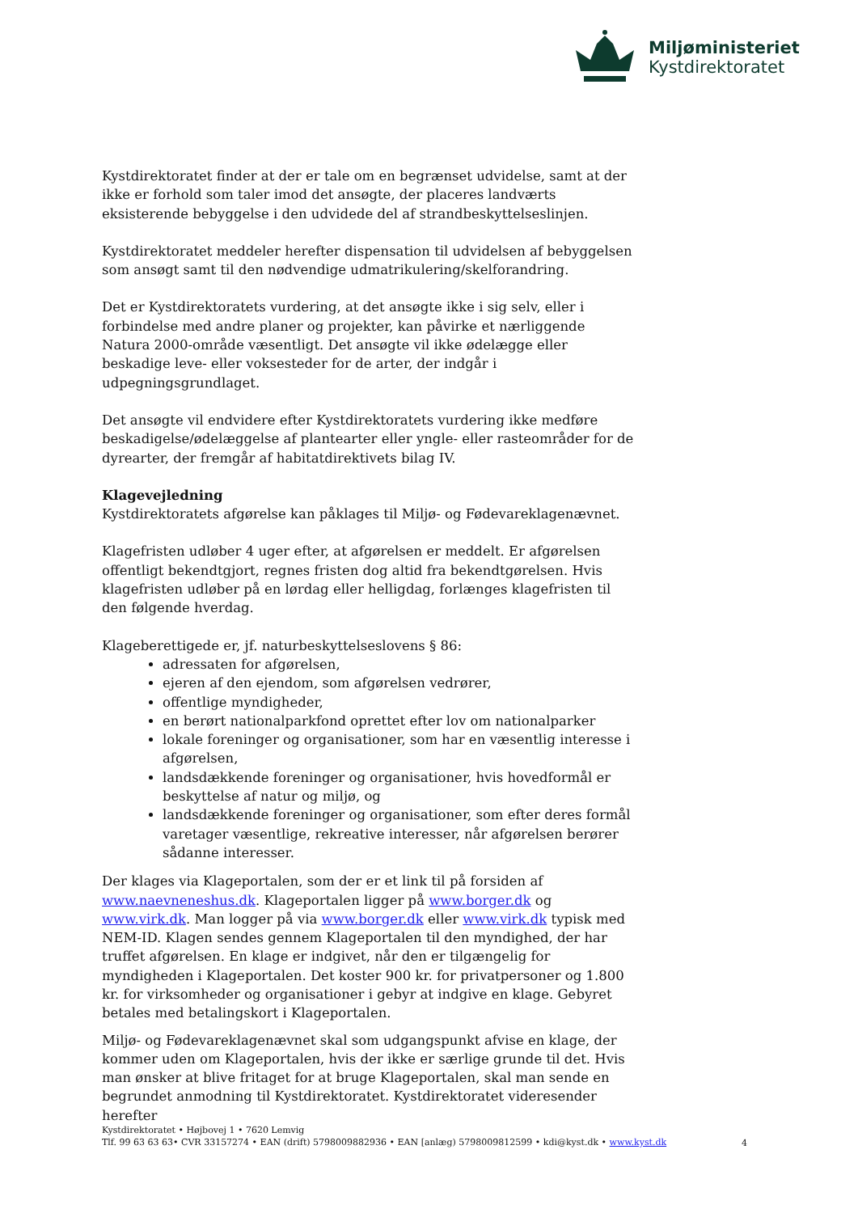Miljøministeriet
Kystdirektoratet
Kystdirektoratet finder at der er tale om en begrænset udvidelse, samt at der ikke er forhold som taler imod det ansøgte, der placeres landværts eksisterende bebyggelse i den udvidede del af strandbeskyttelseslinjen.
Kystdirektoratet meddeler herefter dispensation til udvidelsen af bebyggelsen som ansøgt samt til den nødvendige udmatrikulering/skelforandring.
Det er Kystdirektoratets vurdering, at det ansøgte ikke i sig selv, eller i forbindelse med andre planer og projekter, kan påvirke et nærliggende Natura 2000-område væsentligt. Det ansøgte vil ikke ødelægge eller beskadige leve- eller voksesteder for de arter, der indgår i udpegningsgrundlaget.
Det ansøgte vil endvidere efter Kystdirektoratets vurdering ikke medføre beskadigelse/ødelæggelse af plantearter eller yngle- eller rasteområder for de dyrearter, der fremgår af habitatdirektivets bilag IV.
Klagevejledning
Kystdirektoratets afgørelse kan påklages til Miljø- og Fødevareklagenævnet.
Klagefristen udløber 4 uger efter, at afgørelsen er meddelt. Er afgørelsen offentligt bekendtgjort, regnes fristen dog altid fra bekendtgørelsen. Hvis klagefristen udløber på en lørdag eller helligdag, forlænges klagefristen til den følgende hverdag.
Klageberettigede er, jf. naturbeskyttelseslovens § 86:
adressaten for afgørelsen,
ejeren af den ejendom, som afgørelsen vedrører,
offentlige myndigheder,
en berørt nationalparkfond oprettet efter lov om nationalparker
lokale foreninger og organisationer, som har en væsentlig interesse i afgørelsen,
landsdækkende foreninger og organisationer, hvis hovedformål er beskyttelse af natur og miljø, og
landsdækkende foreninger og organisationer, som efter deres formål varetager væsentlige, rekreative interesser, når afgørelsen berører sådanne interesser.
Der klages via Klageportalen, som der er et link til på forsiden af www.naevneneshus.dk. Klageportalen ligger på www.borger.dk og www.virk.dk. Man logger på via www.borger.dk eller www.virk.dk typisk med NEM-ID. Klagen sendes gennem Klageportalen til den myndighed, der har truffet afgørelsen. En klage er indgivet, når den er tilgængelig for myndigheden i Klageportalen. Det koster 900 kr. for privatpersoner og 1.800 kr. for virksomheder og organisationer i gebyr at indgive en klage. Gebyret betales med betalingskort i Klageportalen.
Miljø- og Fødevareklagenævnet skal som udgangspunkt afvise en klage, der kommer uden om Klageportalen, hvis der ikke er særlige grunde til det. Hvis man ønsker at blive fritaget for at bruge Klageportalen, skal man sende en begrundet anmodning til Kystdirektoratet. Kystdirektoratet videresender herefter
Kystdirektoratet • Højbovej 1 • 7620 Lemvig
Tlf. 99 63 63 63• CVR 33157274 • EAN (drift) 5798009882936 • EAN [anlæg) 5798009812599 • kdi@kyst.dk • www.kyst.dk
4